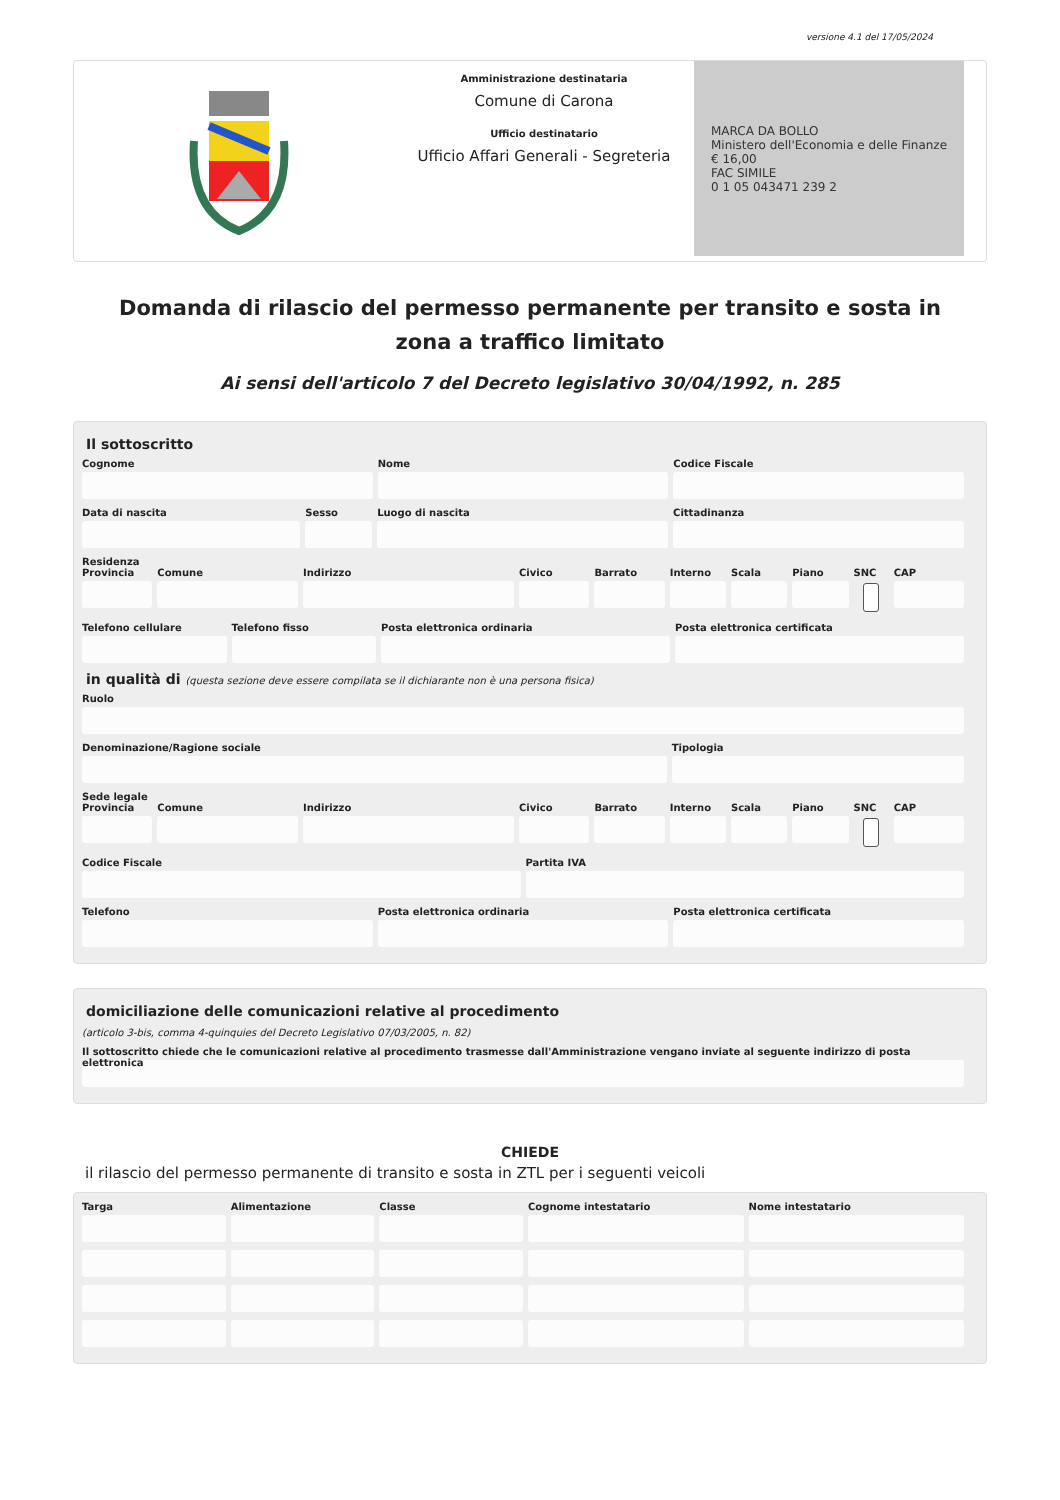versione 4.1 del 17/05/2024
Amministrazione destinataria
Comune di Carona
Ufficio destinatario
Ufficio Affari Generali - Segreteria
MARCA DA BOLLO
Ministero dell'Economia e delle Finanze
€ 16,00
FAC SIMILE
0 1 05 043471 239 2
Domanda di rilascio del permesso permanente per transito e sosta in zona a traffico limitato
Ai sensi dell'articolo 7 del Decreto legislativo 30/04/1992, n. 285
Il sottoscritto
Cognome Nome Codice Fiscale
Data di nascita Sesso Luogo di nascita Cittadinanza
Residenza
Provincia Comune Indirizzo Civico Barrato Interno Scala Piano SNC CAP
Telefono cellulare Telefono fisso Posta elettronica ordinaria Posta elettronica certificata
in qualità di (questa sezione deve essere compilata se il dichiarante non è una persona fisica)
Ruolo
Denominazione/Ragione sociale Tipologia
Sede legale
Provincia Comune Indirizzo Civico Barrato Interno Scala Piano SNC CAP
Codice Fiscale Partita IVA
Telefono Posta elettronica ordinaria Posta elettronica certificata
domiciliazione delle comunicazioni relative al procedimento
(articolo 3-bis, comma 4-quinquies del Decreto Legislativo 07/03/2005, n. 82)
Il sottoscritto chiede che le comunicazioni relative al procedimento trasmesse dall'Amministrazione vengano inviate al seguente indirizzo di posta elettronica
CHIEDE
il rilascio del permesso permanente di transito e sosta in ZTL per i seguenti veicoli
Targa Alimentazione Classe Cognome intestatario Nome intestatario